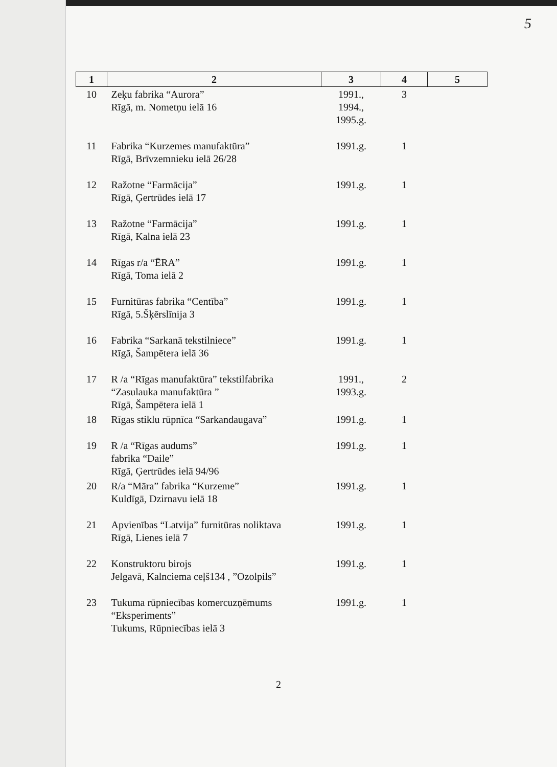5
| 1 | 2 | 3 | 4 | 5 |
| --- | --- | --- | --- | --- |
| 10 | Zeķu fabrika “Aurora” Rīgā, m. Nometņu ielā 16 | 1991., 1994., 1995.g. | 3 | |
| 11 | Fabrika “Kurzemes manufaktūra” Rīgā, Brīvzemnieku ielā 26/28 | 1991.g. | 1 | |
| 12 | Ražotne “Farmācija” Rīgā, Ģertrūdes ielā 17 | 1991.g. | 1 | |
| 13 | Ražotne “Farmācija” Rīgā, Kalna ielā 23 | 1991.g. | 1 | |
| 14 | Rīgas r/a “ĒRA” Rīgā, Toma ielā 2 | 1991.g. | 1 | |
| 15 | Furnitūras fabrika “Centība” Rīgā, 5.Šķērslīnija 3 | 1991.g. | 1 | |
| 16 | Fabrika “Sarkanā tekstilniece” Rīgā, Šampētera ielā 36 | 1991.g. | 1 | |
| 17 | R /a “Rīgas manufaktūra” tekstilfabrika “Zasulauka manufaktūra ” Rīgā, Šampētera ielā 1 | 1991., 1993.g. | 2 | |
| 18 | Rīgas stiklu rūpnīca “Sarkandaugava” | 1991.g. | 1 | |
| 19 | R /a “Rīgas audums” fabrika “Daile” Rīgā, Ģertrūdes ielā 94/96 | 1991.g. | 1 | |
| 20 | R/a “Māra” fabrika “Kurzeme” Kuldīgā, Dzirnavu ielā 18 | 1991.g. | 1 | |
| 21 | Apvienības “Latvija” furnitūras noliktava Rīgā, Lienes ielā 7 | 1991.g. | 1 | |
| 22 | Konstruktoru birojs Jelgavā, Kalnciema ceļš134 , ”Ozolpils” | 1991.g. | 1 | |
| 23 | Tukuma rūpniecības komercuzņēmums “Eksperiments” Tukums, Rūpniecības ielā 3 | 1991.g. | 1 | |
2